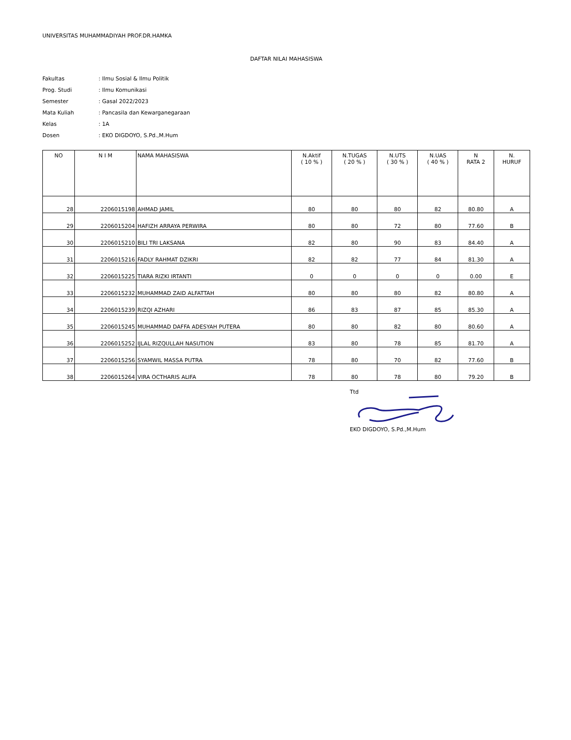UNIVERSITAS MUHAMMADIYAH PROF.DR.HAMKA
DAFTAR NILAI MAHASISWA
| Fakultas | : Ilmu Sosial & Ilmu Politik |
| Prog. Studi | : Ilmu Komunikasi |
| Semester | : Gasal 2022/2023 |
| Mata Kuliah | : Pancasila dan Kewarganegaraan |
| Kelas | : 1A |
| Dosen | : EKO DIGDOYO, S.Pd.,M.Hum |
| NO | N I M | NAMA MAHASISWA | N.Aktif ( 10 % ) | N.TUGAS ( 20 % ) | N.UTS ( 30 % ) | N.UAS ( 40 % ) | N RATA 2 | N. HURUF |
| --- | --- | --- | --- | --- | --- | --- | --- | --- |
| 28 | 2206015198 | AHMAD JAMIL | 80 | 80 | 80 | 82 | 80.80 | A |
| 29 | 2206015204 | HAFIZH ARRAYA PERWIRA | 80 | 80 | 72 | 80 | 77.60 | B |
| 30 | 2206015210 | BILI TRI LAKSANA | 82 | 80 | 90 | 83 | 84.40 | A |
| 31 | 2206015216 | FADLY RAHMAT DZIKRI | 82 | 82 | 77 | 84 | 81.30 | A |
| 32 | 2206015225 | TIARA RIZKI IRTANTI | 0 | 0 | 0 | 0 | 0.00 | E |
| 33 | 2206015232 | MUHAMMAD ZAID ALFATTAH | 80 | 80 | 80 | 82 | 80.80 | A |
| 34 | 2206015239 | RIZQI AZHARI | 86 | 83 | 87 | 85 | 85.30 | A |
| 35 | 2206015245 | MUHAMMAD DAFFA ADESYAH PUTERA | 80 | 80 | 82 | 80 | 80.60 | A |
| 36 | 2206015252 | IJLAL RIZQULLAH NASUTION | 83 | 80 | 78 | 85 | 81.70 | A |
| 37 | 2206015256 | SYAMWIL MASSA PUTRA | 78 | 80 | 70 | 82 | 77.60 | B |
| 38 | 2206015264 | VIRA OCTHARIS ALIFA | 78 | 80 | 78 | 80 | 79.20 | B |
Ttd
EKO DIGDOYO, S.Pd.,M.Hum